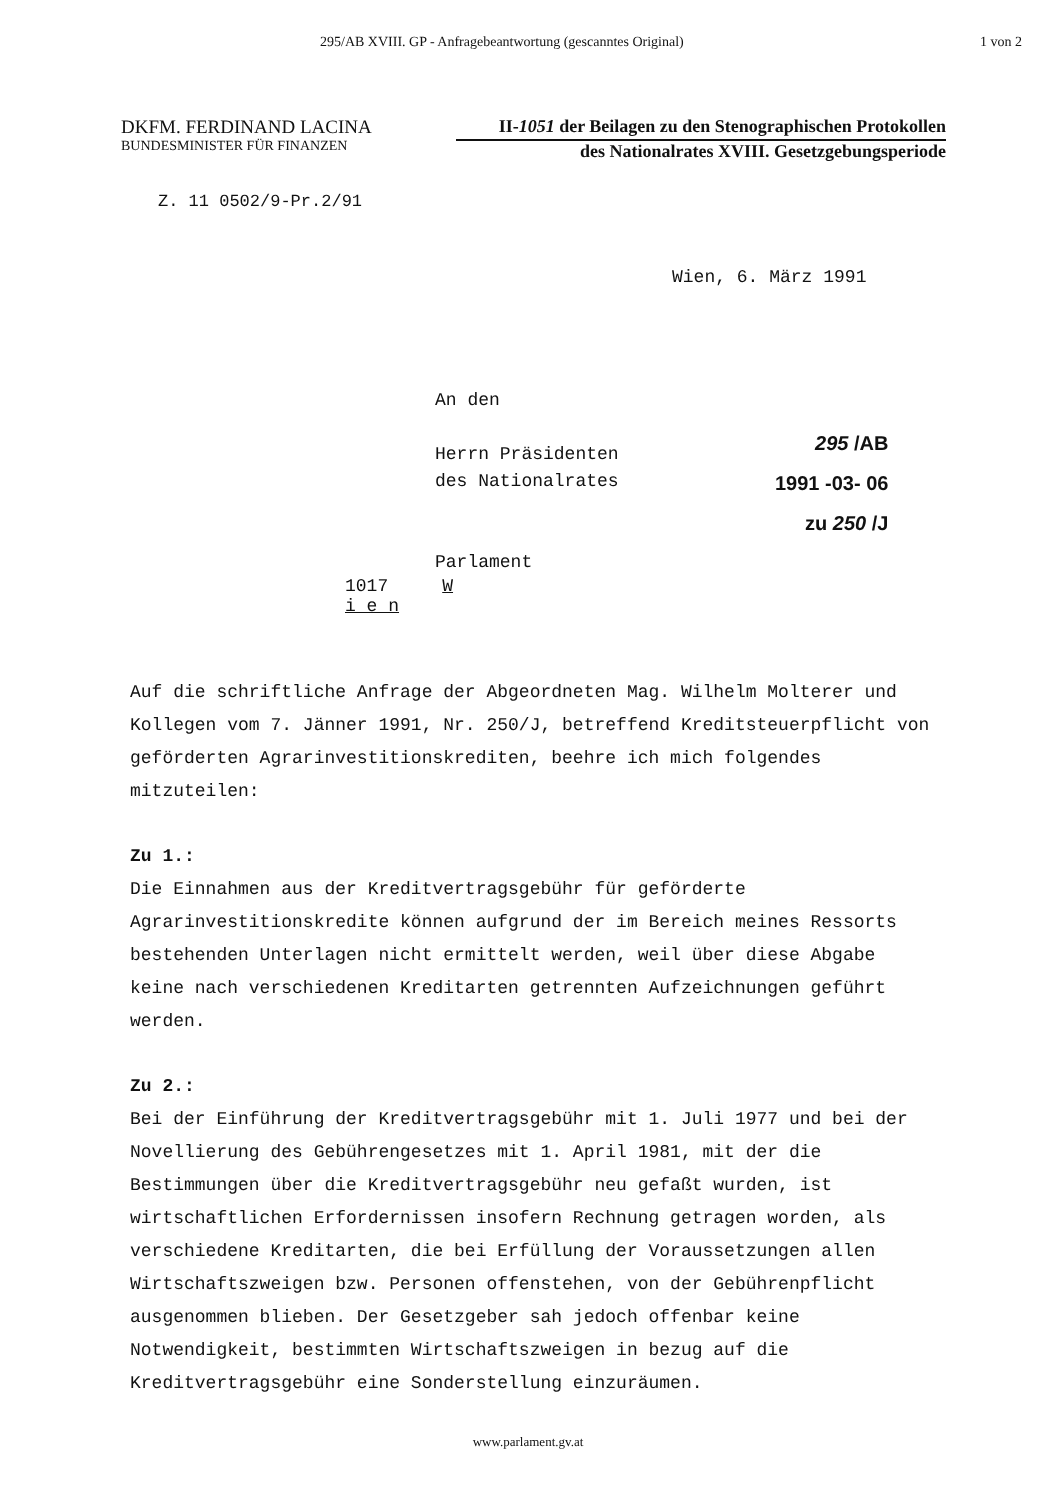295/AB XVIII. GP - Anfragebeantwortung (gescanntes Original) 1 von 2
DKFM. FERDINAND LACINA
BUNDESMINISTER FÜR FINANZEN
II-1051 der Beilagen zu den Stenographischen Protokollen
des Nationalrates XVIII. Gesetzgebungsperiode
Z. 11 0502/9-Pr.2/91
Wien, 6. März 1991
An den
Herrn Präsidenten
des Nationalrates
Parlament
1017 W i e n
295 /AB
1991 -03- 06
zu 250 /J
Auf die schriftliche Anfrage der Abgeordneten Mag. Wilhelm Molterer und Kollegen vom 7. Jänner 1991, Nr. 250/J, betreffend Kreditsteuerpflicht von geförderten Agrarinvestitionskrediten, beehre ich mich folgendes mitzuteilen:
Zu 1.:
Die Einnahmen aus der Kreditvertragsgebühr für geförderte Agrarinvestitionskredite können aufgrund der im Bereich meines Ressorts bestehenden Unterlagen nicht ermittelt werden, weil über diese Abgabe keine nach verschiedenen Kreditarten getrennten Aufzeichnungen geführt werden.
Zu 2.:
Bei der Einführung der Kreditvertragsgebühr mit 1. Juli 1977 und bei der Novellierung des Gebührengesetzes mit 1. April 1981, mit der die Bestimmungen über die Kreditvertragsgebühr neu gefaßt wurden, ist wirtschaftlichen Erfordernissen insofern Rechnung getragen worden, als verschiedene Kreditarten, die bei Erfüllung der Voraussetzungen allen Wirtschaftszweigen bzw. Personen offenstehen, von der Gebührenpflicht ausgenommen blieben. Der Gesetzgeber sah jedoch offenbar keine Notwendigkeit, bestimmten Wirtschaftszweigen in bezug auf die Kreditvertragsgebühr eine Sonderstellung einzuräumen.
www.parlament.gv.at